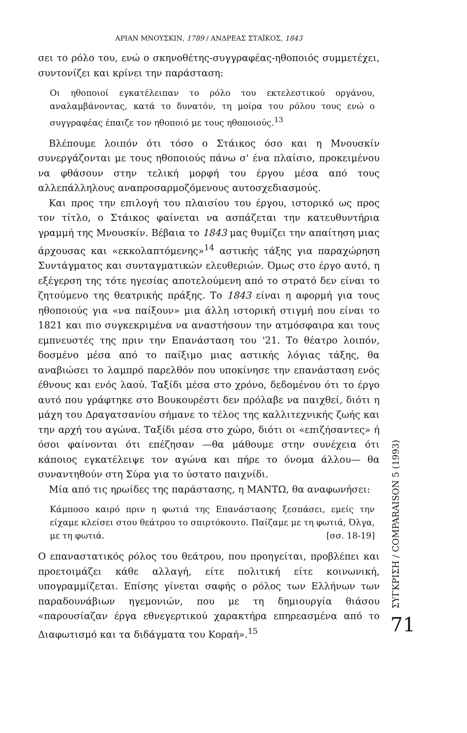ΑΡΙΑΝ ΜΝΟΥΣΚΙΝ, 1789 / ΑΝΔΡΕΑΣ ΣΤΑΪΚΟΣ, 1843
σει το ρόλο του, ενώ ο σκηνοθέτης-συγγραφέας-ηθοποιός συμμετέχει, συντονίζει και κρίνει την παράσταση:
Οι ηθοποιοί εγκατέλειπαν το ρόλο του εκτελεστικού οργάνου, αναλαμβάνοντας, κατά το δυνατόν, τη μοίρα του ρόλου τους ενώ ο συγγραφέας έπαιζε τον ηθοποιό με τους ηθοποιούς.<sup>13</sup>
Βλέπουμε λοιπόν ότι τόσο ο Στάικος όσο και η Μνουσκίν συνεργάζονται με τους ηθοποιούς πάνω σ' ένα πλαίσιο, προκειμένου να φθάσουν στην τελική μορφή του έργου μέσα από τους αλλεπάλληλους αναπροσαρμοζόμενους αυτοσχεδιασμούς.
Και προς την επιλογή του πλαισίου του έργου, ιστορικό ως προς τον τίτλο, ο Στάικος φαίνεται να ασπάζεται την κατευθυντήρια γραμμή της Μνουσκίν. Βέβαια το 1843 μας θυμίζει την απαίτηση μιας άρχουσας και «εκκολαπτόμενης»<sup>14</sup> αστικής τάξης για παραχώρηση Συντάγματος και συνταγματικών ελευθεριών. Όμως στο έργο αυτό, η εξέγερση της τότε ηγεσίας αποτελούμενη από το στρατό δεν είναι το ζητούμενο της θεατρικής πράξης. Το 1843 είναι η αφορμή για τους ηθοποιούς για «να παίξουν» μια άλλη ιστορική στιγμή που είναι το 1821 και πιο συγκεκριμένα να αναστήσουν την ατμόσφαιρα και τους εμπνευστές της πριν την Επανάσταση του '21. Το θέατρο λοιπόν, δοσμένο μέσα από το παίξιμο μιας αστικής λόγιας τάξης, θα αναβιώσει το λαμπρό παρελθόν που υποκίνησε την επανάσταση ενός έθνους και ενός λαού. Ταξίδι μέσα στο χρόνο, δεδομένου ότι το έργο αυτό που γράφτηκε στο Βουκουρέστι δεν πρόλαβε να παιχθεί, διότι η μάχη του Δραγατσανίου σήμανε το τέλος της καλλιτεχνικής ζωής και την αρχή του αγώνα. Ταξίδι μέσα στο χώρο, διότι οι «επιζήσαντες» ή όσοι φαίνονται ότι επέζησαν —θα μάθουμε στην συνέχεια ότι κάποιος εγκατέλειψε τον αγώνα και πήρε το όνομα άλλου— θα συναντηθούν στη Σύρα για το ύστατο παιχνίδι.
Μία από τις ηρωίδες της παράστασης, η ΜΑΝΤΩ, θα αναφωνήσει:
Κάμποσο καιρό πριν η φωτιά της Επανάστασης ξεσπάσει, εμείς την είχαμε κλείσει στου θεάτρου το σπιρτόκουτο. Παίζαμε με τη φωτιά, Όλγα, με τη φωτιά. [σσ. 18-19]
Ο επαναστατικός ρόλος του θεάτρου, που προηγείται, προβλέπει και προετοιμάζει κάθε αλλαγή, είτε πολιτική είτε κοινωνική, υπογραμμίζεται. Επίσης γίνεται σαφής ο ρόλος των Ελλήνων των παραδουνάβιων ηγεμονιών, που με τη δημιουργία θιάσου «παρουσίαζαν έργα εθνεγερτικού χαρακτήρα επηρεασμένα από το Διαφωτισμό και τα διδάγματα του Κοραή».<sup>15</sup>
ΣΥΓΚΡΙΣΗ / COMPARAISON 5 (1993)
71